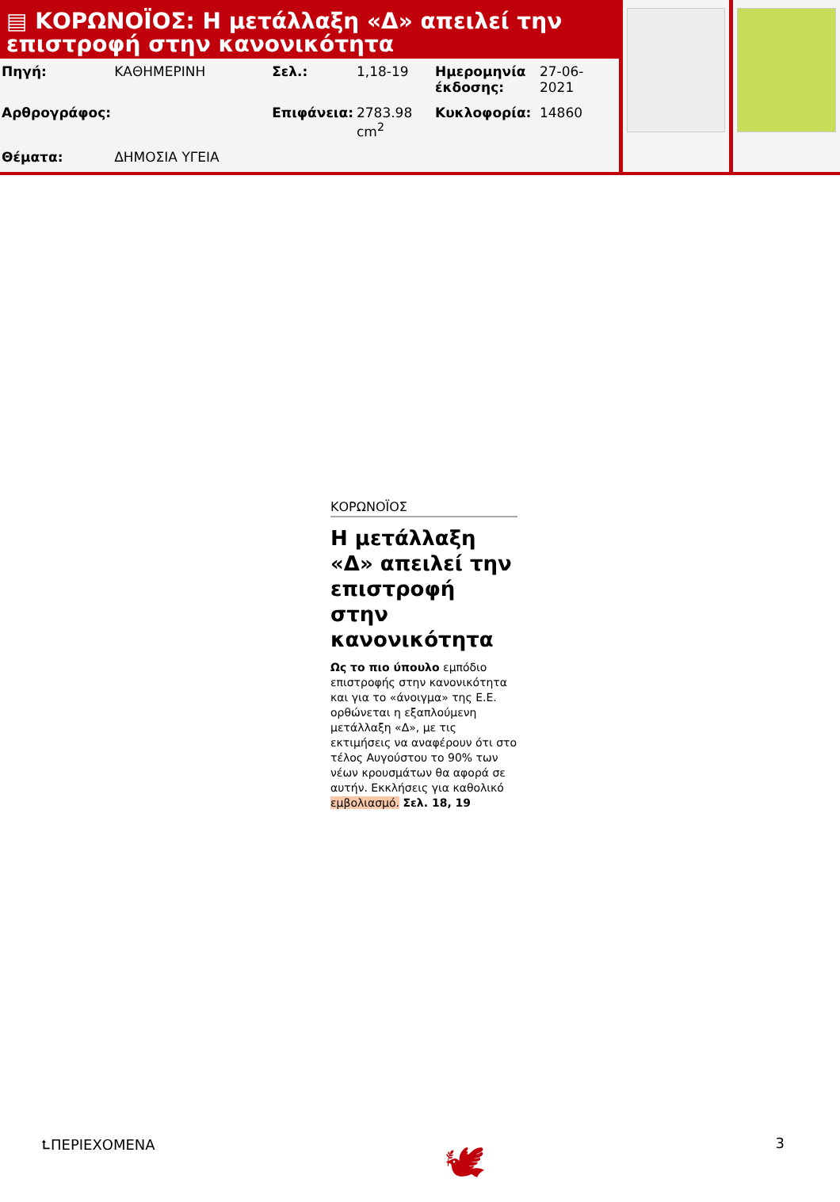▤ ΚΟΡΩΝΟΪΟΣ: Η μετάλλαξη «Δ» απειλεί την επιστροφή στην κανονικότητα
| Πηγή: | ΚΑΘΗΜΕΡΙΝΗ | Σελ.: | 1,18-19 | Ημερομηνία έκδοσης: | 27-06-2021 |
| Αρθρογράφος: | | Επιφάνεια: | 2783.98 cm<sup>2</sup> | Κυκλοφορία: | 14860 |
| Θέματα: | ΔΗΜΟΣΙΑ ΥΓΕΙΑ | | | | |
ΚΟΡΩΝΟΪΟΣ
Η μετάλλαξη «Δ» απειλεί την επιστροφή στην κανονικότητα
Ως το πιο ύπουλο εμπόδιο επιστροφής στην κανονικότητα και για το «άνοιγμα» της Ε.Ε. ορθώνεται η εξαπλούμενη μετάλλαξη «Δ», με τις εκτιμήσεις να αναφέρουν ότι στο τέλος Αυγούστου το 90% των νέων κρουσμάτων θα αφορά σε αυτήν. Εκκλήσεις για καθολικό εμβολιασμό. Σελ. 18, 19
⮤ΠΕΡΙΕΧΟΜΕΝΑ 🕊 3